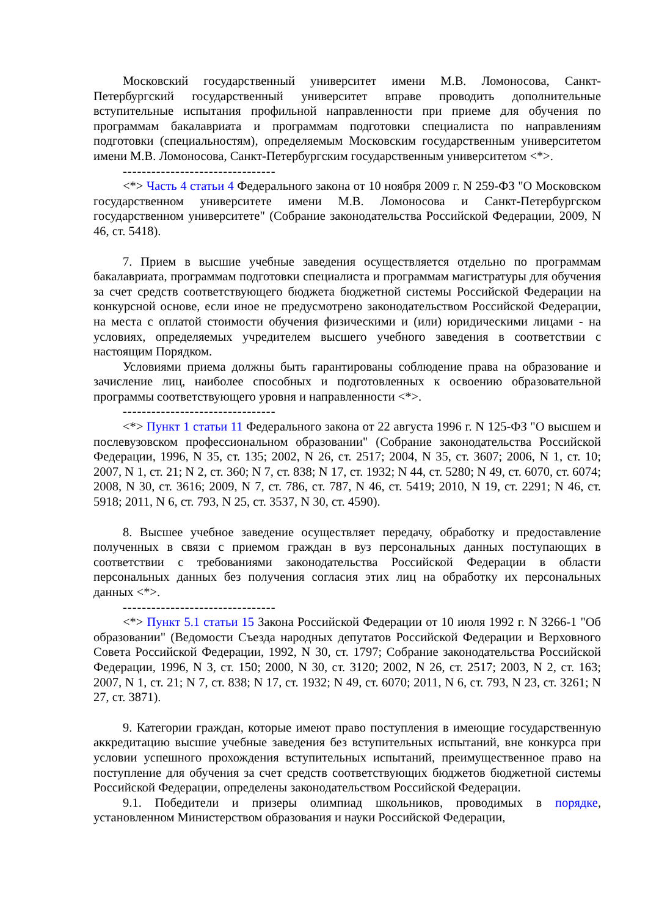Московский государственный университет имени М.В. Ломоносова, Санкт-Петербургский государственный университет вправе проводить дополнительные вступительные испытания профильной направленности при приеме для обучения по программам бакалавриата и программам подготовки специалиста по направлениям подготовки (специальностям), определяемым Московским государственным университетом имени М.В. Ломоносова, Санкт-Петербургским государственным университетом <*>.
--------------------------------
<*> Часть 4 статьи 4 Федерального закона от 10 ноября 2009 г. N 259-ФЗ "О Московском государственном университете имени М.В. Ломоносова и Санкт-Петербургском государственном университете" (Собрание законодательства Российской Федерации, 2009, N 46, ст. 5418).
7. Прием в высшие учебные заведения осуществляется отдельно по программам бакалавриата, программам подготовки специалиста и программам магистратуры для обучения за счет средств соответствующего бюджета бюджетной системы Российской Федерации на конкурсной основе, если иное не предусмотрено законодательством Российской Федерации, на места с оплатой стоимости обучения физическими и (или) юридическими лицами - на условиях, определяемых учредителем высшего учебного заведения в соответствии с настоящим Порядком.
Условиями приема должны быть гарантированы соблюдение права на образование и зачисление лиц, наиболее способных и подготовленных к освоению образовательной программы соответствующего уровня и направленности <*>.
--------------------------------
<*> Пункт 1 статьи 11 Федерального закона от 22 августа 1996 г. N 125-ФЗ "О высшем и послевузовском профессиональном образовании" (Собрание законодательства Российской Федерации, 1996, N 35, ст. 135; 2002, N 26, ст. 2517; 2004, N 35, ст. 3607; 2006, N 1, ст. 10; 2007, N 1, ст. 21; N 2, ст. 360; N 7, ст. 838; N 17, ст. 1932; N 44, ст. 5280; N 49, ст. 6070, ст. 6074; 2008, N 30, ст. 3616; 2009, N 7, ст. 786, ст. 787, N 46, ст. 5419; 2010, N 19, ст. 2291; N 46, ст. 5918; 2011, N 6, ст. 793, N 25, ст. 3537, N 30, ст. 4590).
8. Высшее учебное заведение осуществляет передачу, обработку и предоставление полученных в связи с приемом граждан в вуз персональных данных поступающих в соответствии с требованиями законодательства Российской Федерации в области персональных данных без получения согласия этих лиц на обработку их персональных данных <*>.
--------------------------------
<*> Пункт 5.1 статьи 15 Закона Российской Федерации от 10 июля 1992 г. N 3266-1 "Об образовании" (Ведомости Съезда народных депутатов Российской Федерации и Верховного Совета Российской Федерации, 1992, N 30, ст. 1797; Собрание законодательства Российской Федерации, 1996, N 3, ст. 150; 2000, N 30, ст. 3120; 2002, N 26, ст. 2517; 2003, N 2, ст. 163; 2007, N 1, ст. 21; N 7, ст. 838; N 17, ст. 1932; N 49, ст. 6070; 2011, N 6, ст. 793, N 23, ст. 3261; N 27, ст. 3871).
9. Категории граждан, которые имеют право поступления в имеющие государственную аккредитацию высшие учебные заведения без вступительных испытаний, вне конкурса при условии успешного прохождения вступительных испытаний, преимущественное право на поступление для обучения за счет средств соответствующих бюджетов бюджетной системы Российской Федерации, определены законодательством Российской Федерации.
9.1. Победители и призеры олимпиад школьников, проводимых в порядке, установленном Министерством образования и науки Российской Федерации,